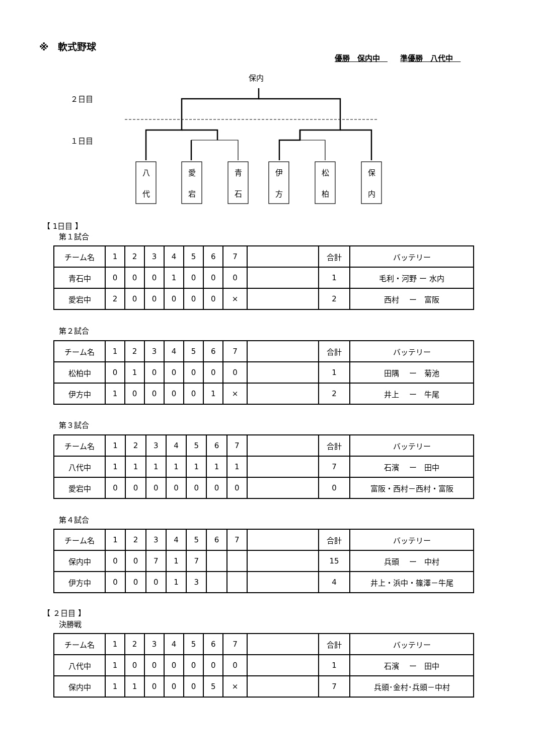※　軟式野球
優勝　保内中　 準優勝　八代中　
保内
２日目
１日目
八
代
愛
宕
青
石
伊
方
松
柏
保
内
【 1日目 】
第１試合
| チーム名 | 1 | 2 | 3 | 4 | 5 | 6 | 7 | | 合計 | バッテリー |
| 青石中 | 0 | 0 | 0 | 1 | 0 | 0 | 0 | | 1 | 毛利・河野 ー 水内 |
| 愛宕中 | 2 | 0 | 0 | 0 | 0 | 0 | × | | 2 | 西村 ー 富阪 |
第２試合
| チーム名 | 1 | 2 | 3 | 4 | 5 | 6 | 7 | | 合計 | バッテリー |
| 松柏中 | 0 | 1 | 0 | 0 | 0 | 0 | 0 | | 1 | 田隅 ー 菊池 |
| 伊方中 | 1 | 0 | 0 | 0 | 0 | 1 | × | | 2 | 井上 ー 牛尾 |
第３試合
| チーム名 | 1 | 2 | 3 | 4 | 5 | 6 | 7 | | 合計 | バッテリー |
| 八代中 | 1 | 1 | 1 | 1 | 1 | 1 | 1 | | 7 | 石濱 ー 田中 |
| 愛宕中 | 0 | 0 | 0 | 0 | 0 | 0 | 0 | | 0 | 富阪・西村－西村・富阪 |
第４試合
| チーム名 | 1 | 2 | 3 | 4 | 5 | 6 | 7 | | 合計 | バッテリー |
| 保内中 | 0 | 0 | 7 | 1 | 7 | | | | 15 | 兵頭 ー 中村 |
| 伊方中 | 0 | 0 | 0 | 1 | 3 | | | | 4 | 井上・浜中・篠澤－牛尾 |
【 ２日目 】
決勝戦
| チーム名 | 1 | 2 | 3 | 4 | 5 | 6 | 7 | | 合計 | バッテリー |
| 八代中 | 1 | 0 | 0 | 0 | 0 | 0 | 0 | | 1 | 石濱 ー 田中 |
| 保内中 | 1 | 1 | 0 | 0 | 0 | 5 | × | | 7 | 兵頭･金村･兵頭－中村 |